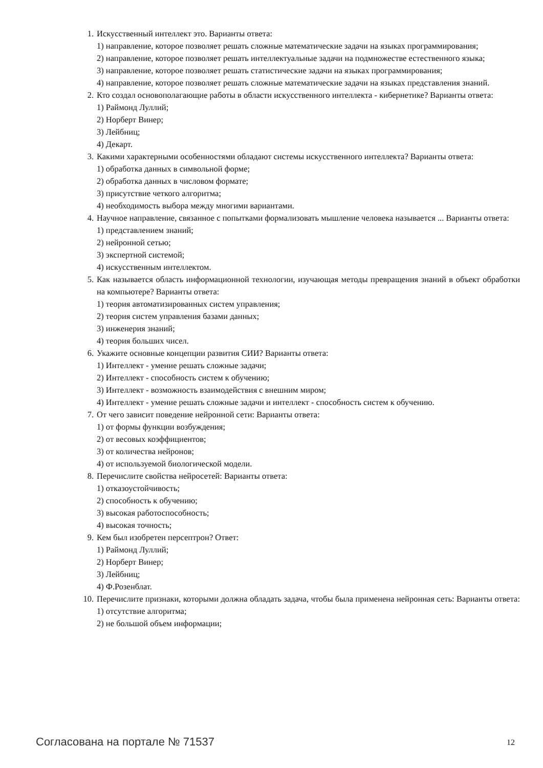1. Искусственный интеллект это. Варианты ответа:
1) направление, которое позволяет решать сложные математические задачи на языках программирования;
2) направление, которое позволяет решать интеллектуальные задачи на подмножестве естественного языка;
3) направление, которое позволяет решать статистические задачи на языках программирования;
4) направление, которое позволяет решать сложные математические задачи на языках представления знаний.
2. Кто создал основополагающие работы в области искусственного интеллекта - кибернетике? Варианты ответа:
1) Раймонд Луллий;
2) Норберт Винер;
3) Лейбниц;
4) Декарт.
3. Какими характерными особенностями обладают системы искусственного интеллекта? Варианты ответа:
1) обработка данных в символьной форме;
2) обработка данных в числовом формате;
3) присутствие четкого алгоритма;
4) необходимость выбора между многими вариантами.
4. Научное направление, связанное с попытками формализовать мышление человека называется ... Варианты ответа:
1) представлением знаний;
2) нейронной сетью;
3) экспертной системой;
4) искусственным интеллектом.
5. Как называется область информационной технологии, изучающая методы превращения знаний в объект обработки на компьютере? Варианты ответа:
1) теория автоматизированных систем управления;
2) теория систем управления базами данных;
3) инженерия знаний;
4) теория больших чисел.
6. Укажите основные концепции развития СИИ? Варианты ответа:
1) Интеллект - умение решать сложные задачи;
2) Интеллект - способность систем к обучению;
3) Интеллект - возможность взаимодействия с внешним миром;
4) Интеллект - умение решать сложные задачи и интеллект - способность систем к обучению.
7. От чего зависит поведение нейронной сети: Варианты ответа:
1) от формы функции возбуждения;
2) от весовых коэффициентов;
3) от количества нейронов;
4) от используемой биологической модели.
8. Перечислите свойства нейросетей: Варианты ответа:
1) отказоустойчивость;
2) способность к обучению;
3) высокая работоспособность;
4) высокая точность;
9. Кем был изобретен персептрон? Ответ:
1) Раймонд Луллий;
2) Норберт Винер;
3) Лейбниц;
4) Ф.Розенблат.
10. Перечислите признаки, которыми должна обладать задача, чтобы была применена нейронная сеть: Варианты ответа: 1) отсутствие алгоритма;
2) не большой объем информации;
Согласована на портале № 71537 12